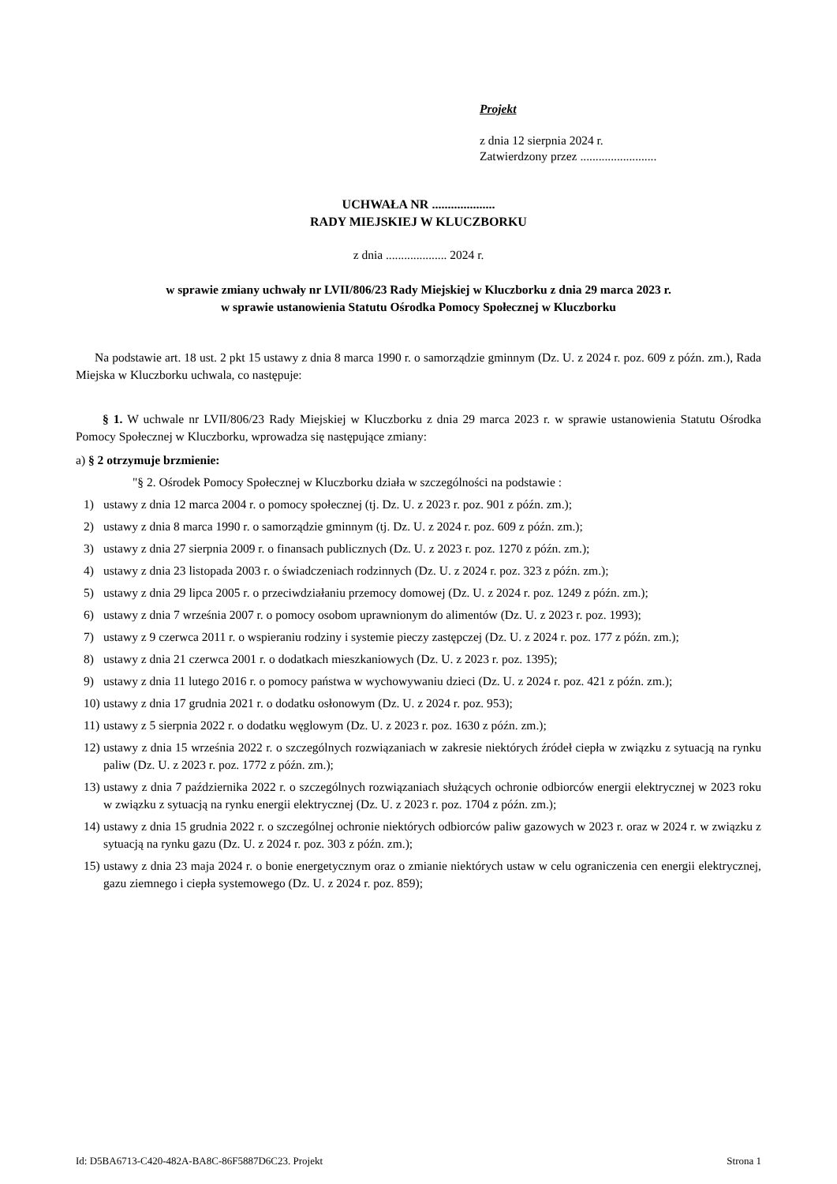Projekt
z dnia 12 sierpnia 2024 r.
Zatwierdzony przez .........................
UCHWAŁA NR ....................
RADY MIEJSKIEJ W KLUCZBORKU
z dnia .................... 2024 r.
w sprawie zmiany uchwały nr LVII/806/23 Rady Miejskiej w Kluczborku z dnia 29 marca 2023 r.
w sprawie ustanowienia Statutu Ośrodka Pomocy Społecznej w Kluczborku
Na podstawie art. 18 ust. 2 pkt 15 ustawy z dnia 8 marca 1990 r. o samorządzie gminnym (Dz. U. z 2024 r. poz. 609 z późn. zm.), Rada Miejska w Kluczborku uchwala, co następuje:
§ 1. W uchwale nr LVII/806/23 Rady Miejskiej w Kluczborku z dnia 29 marca 2023 r. w sprawie ustanowienia Statutu Ośrodka Pomocy Społecznej w Kluczborku, wprowadza się następujące zmiany:
a) § 2 otrzymuje brzmienie:
"§ 2. Ośrodek Pomocy Społecznej w Kluczborku działa w szczególności na podstawie :
1) ustawy z dnia 12 marca 2004 r. o pomocy społecznej (tj. Dz. U. z 2023 r. poz. 901 z późn. zm.);
2) ustawy z dnia 8 marca 1990 r. o samorządzie gminnym (tj. Dz. U. z 2024 r. poz. 609 z późn. zm.);
3) ustawy z dnia 27 sierpnia 2009 r. o finansach publicznych (Dz. U. z 2023 r. poz. 1270 z późn. zm.);
4) ustawy z dnia 23 listopada 2003 r. o świadczeniach rodzinnych (Dz. U. z 2024 r. poz. 323 z późn. zm.);
5) ustawy z dnia 29 lipca 2005 r. o przeciwdziałaniu przemocy domowej (Dz. U. z 2024 r. poz. 1249 z późn. zm.);
6) ustawy z dnia 7 września 2007 r. o pomocy osobom uprawnionym do alimentów (Dz. U. z 2023 r. poz. 1993);
7) ustawy z 9 czerwca 2011 r. o wspieraniu rodziny i systemie pieczy zastępczej (Dz. U. z 2024 r. poz. 177 z późn. zm.);
8) ustawy z dnia 21 czerwca 2001 r. o dodatkach mieszkaniowych (Dz. U. z 2023 r. poz. 1395);
9) ustawy z dnia 11 lutego 2016 r. o pomocy państwa w wychowywaniu dzieci (Dz. U. z 2024 r. poz. 421 z późn. zm.);
10) ustawy z dnia 17 grudnia 2021 r. o dodatku osłonowym (Dz. U. z 2024 r. poz. 953);
11) ustawy z 5 sierpnia 2022 r. o dodatku węglowym (Dz. U. z 2023 r. poz. 1630 z późn. zm.);
12) ustawy z dnia 15 września 2022 r. o szczególnych rozwiązaniach w zakresie niektórych źródeł ciepła w związku z sytuacją na rynku paliw (Dz. U. z 2023 r. poz. 1772 z późn. zm.);
13) ustawy z dnia 7 października 2022 r. o szczególnych rozwiązaniach służących ochronie odbiorców energii elektrycznej w 2023 roku w związku z sytuacją na rynku energii elektrycznej (Dz. U. z 2023 r. poz. 1704 z późn. zm.);
14) ustawy z dnia 15 grudnia 2022 r. o szczególnej ochronie niektórych odbiorców paliw gazowych w 2023 r. oraz w 2024 r. w związku z sytuacją na rynku gazu (Dz. U. z 2024 r. poz. 303 z późn. zm.);
15) ustawy z dnia 23 maja 2024 r. o bonie energetycznym oraz o zmianie niektórych ustaw w celu ograniczenia cen energii elektrycznej, gazu ziemnego i ciepła systemowego (Dz. U. z 2024 r. poz. 859);
Id: D5BA6713-C420-482A-BA8C-86F5887D6C23. Projekt Strona 1